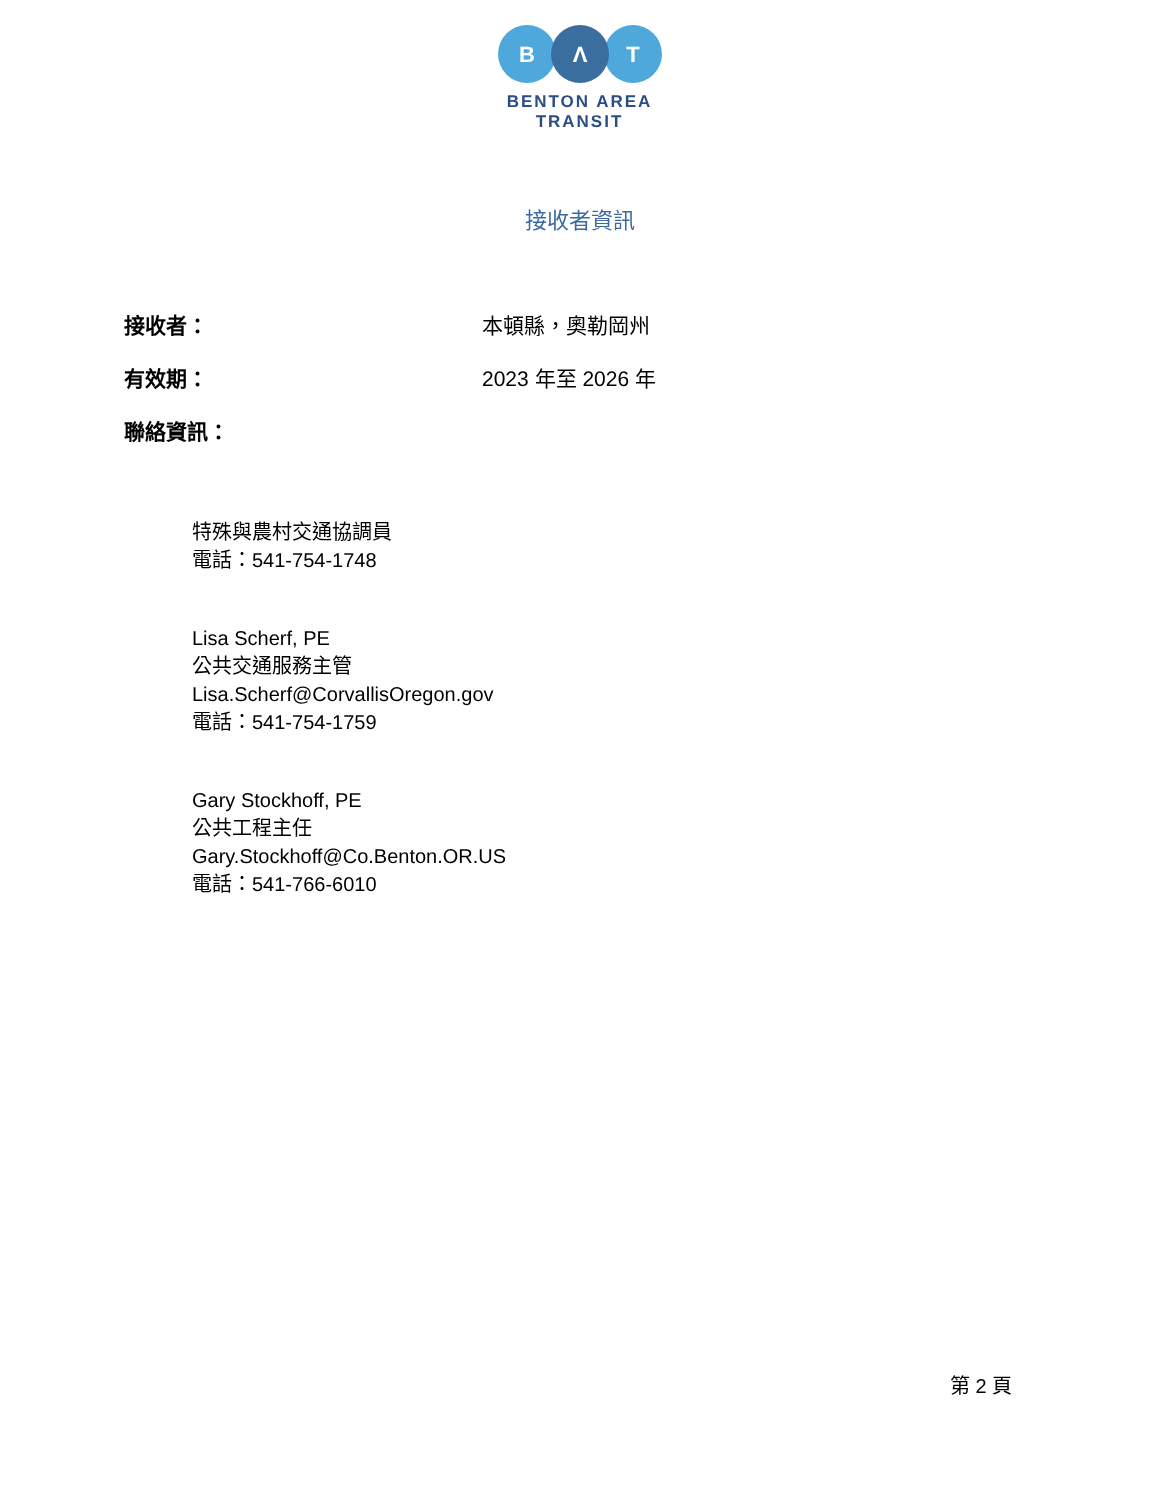B
Λ
T
BENTON AREA
TRANSIT
接收者資訊
接收者： 本頓縣，奧勒岡州
有效期： 2023 年至 2026 年
聯絡資訊：
特殊與農村交通協調員
電話：541-754-1748
Lisa Scherf, PE
公共交通服務主管
Lisa.Scherf@CorvallisOregon.gov
電話：541-754-1759
Gary Stockhoff, PE
公共工程主任
Gary.Stockhoff@Co.Benton.OR.US
電話：541-766-6010
第 2 頁